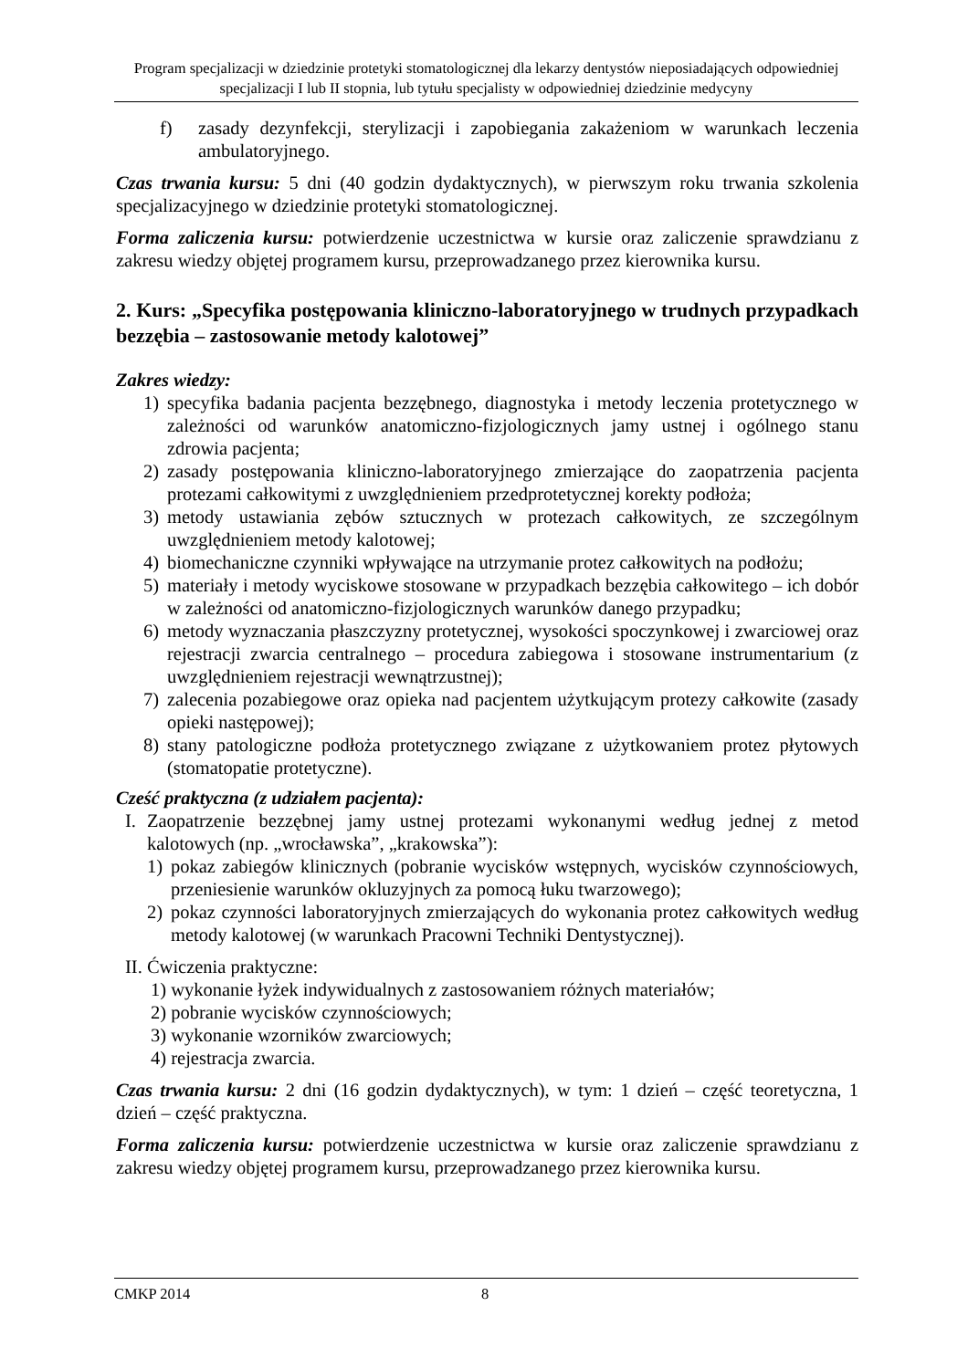Program specjalizacji w dziedzinie protetyki stomatologicznej dla lekarzy dentystów nieposiadających odpowiedniej specjalizacji I lub II stopnia, lub tytułu specjalisty w odpowiedniej dziedzinie medycyny
f) zasady dezynfekcji, sterylizacji i zapobiegania zakażeniom w warunkach leczenia ambulatoryjnego.
Czas trwania kursu: 5 dni (40 godzin dydaktycznych), w pierwszym roku trwania szkolenia specjalizacyjnego w dziedzinie protetyki stomatologicznej.
Forma zaliczenia kursu: potwierdzenie uczestnictwa w kursie oraz zaliczenie sprawdzianu z zakresu wiedzy objętej programem kursu, przeprowadzanego przez kierownika kursu.
2. Kurs: „Specyfika postępowania kliniczno-laboratoryjnego w trudnych przypadkach bezzębia – zastosowanie metody kalotowej”
Zakres wiedzy:
1) specyfika badania pacjenta bezzębnego, diagnostyka i metody leczenia protetycznego w zależności od warunków anatomiczno-fizjologicznych jamy ustnej i ogólnego stanu zdrowia pacjenta;
2) zasady postępowania kliniczno-laboratoryjnego zmierzające do zaopatrzenia pacjenta protezami całkowitymi z uwzględnieniem przedprotetycznej korekty podłoża;
3) metody ustawiania zębów sztucznych w protezach całkowitych, ze szczególnym uwzględnieniem metody kalotowej;
4) biomechaniczne czynniki wpływające na utrzymanie protez całkowitych na podłożu;
5) materiały i metody wyciskowe stosowane w przypadkach bezzębia całkowitego – ich dobór w zależności od anatomiczno-fizjologicznych warunków danego przypadku;
6) metody wyznaczania płaszczyzny protetycznej, wysokości spoczynkowej i zwarciowej oraz rejestracji zwarcia centralnego – procedura zabiegowa i stosowane instrumentarium (z uwzględnieniem rejestracji wewnątrzustnej);
7) zalecenia pozabiegowe oraz opieka nad pacjentem użytkującym protezy całkowite (zasady opieki następowej);
8) stany patologiczne podłoża protetycznego związane z użytkowaniem protez płytowych (stomatopatie protetyczne).
Cześć praktyczna (z udziałem pacjenta):
I. Zaopatrzenie bezzębnej jamy ustnej protezami wykonanymi według jednej z metod kalotowych (np. „wrocławska”, „krakowska”):
1) pokaz zabiegów klinicznych (pobranie wycisków wstępnych, wycisków czynnościowych, przeniesienie warunków okluzyjnych za pomocą łuku twarzowego);
2) pokaz czynności laboratoryjnych zmierzających do wykonania protez całkowitych według metody kalotowej (w warunkach Pracowni Techniki Dentystycznej).
II. Ćwiczenia praktyczne:
1) wykonanie łyżek indywidualnych z zastosowaniem różnych materiałów;
2) pobranie wycisków czynnościowych;
3) wykonanie wzorników zwarciowych;
4) rejestracja zwarcia.
Czas trwania kursu: 2 dni (16 godzin dydaktycznych), w tym: 1 dzień – część teoretyczna, 1 dzień – część praktyczna.
Forma zaliczenia kursu: potwierdzenie uczestnictwa w kursie oraz zaliczenie sprawdzianu z zakresu wiedzy objętej programem kursu, przeprowadzanego przez kierownika kursu.
CMKP 2014 8